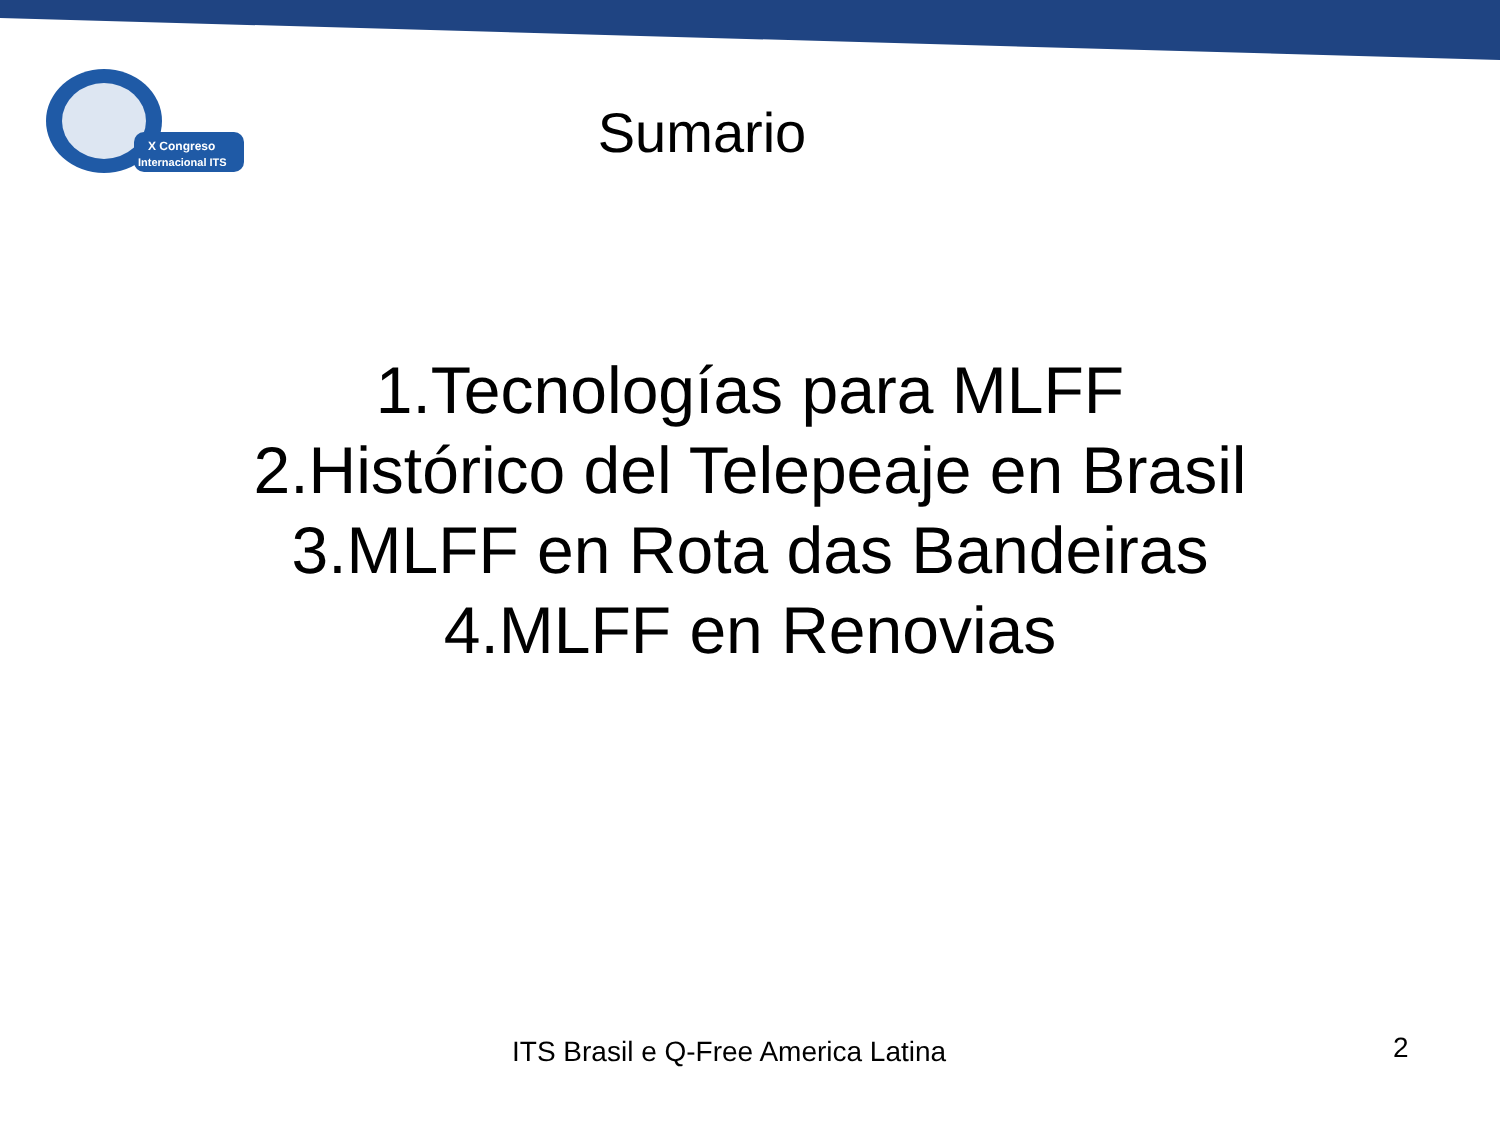X Congreso
Internacional ITS
Sumario
1.Tecnologías para MLFF
2.Histórico del Telepeaje en Brasil
3.MLFF en Rota das Bandeiras
4.MLFF en Renovias
ITS Brasil e Q-Free America Latina 2